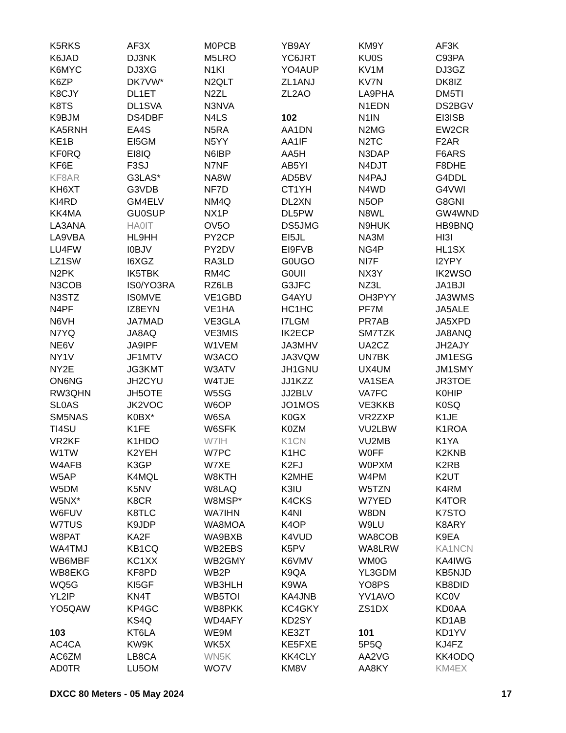K5RKS
K6JAD
K6MYC
K6ZP
K8CJY
K8TS
K9BJM
KA5RNH
KE1B
KF0RQ
KF6E
KF8AR
KH6XT
KI4RD
KK4MA
LA3ANA
LA9VBA
LU4FW
LZ1SW
N2PK
N3COB
N3STZ
N4PF
N6VH
N7YQ
NE6V
NY1V
NY2E
ON6NG
RW3QHN
SL0AS
SM5NAS
TI4SU
VR2KF
W1TW
W4AFB
W5AP
W5DM
W5NX*
W6FUV
W7TUS
W8PAT
WA4TMJ
WB6MBF
WB8EKG
WQ5G
YL2IP
YO5QAW
103
AC4CA
AC6ZM
AD0TR
AF3X
DJ3NK
DJ3XG
DK7VW*
DL1ET
DL1SVA
DS4DBF
EA4S
EI5GM
EI8IQ
F3SJ
G3LAS*
G3VDB
GM4ELV
GU0SUP
HA0IT
HL9HH
I0BJV
I6XGZ
IK5TBK
IS0/YO3RA
IS0MVE
IZ8EYN
JA7MAD
JA8AQ
JA9IPF
JF1MTV
JG3KMT
JH2CYU
JH5OTE
JK2VOC
K0BX*
K1FE
K1HDO
K2YEH
K3GP
K4MQL
K5NV
K8CR
K8TLC
K9JDP
KA2F
KB1CQ
KC1XX
KF8PD
KI5GF
KN4T
KP4GC
KS4Q
KT6LA
KW9K
LB8CA
LU5OM
M0PCB
M5LRO
N1KI
N2QLT
N2ZL
N3NVA
N4LS
N5RA
N5YY
N6IBP
N7NF
NA8W
NF7D
NM4Q
NX1P
OV5O
PY2CP
PY2DV
RA3LD
RM4C
RZ6LB
VE1GBD
VE1HA
VE3GLA
VE3MIS
W1VEM
W3ACO
W3ATV
W4TJE
W5SG
W6OP
W6SA
W6SFK
W7IH
W7PC
W7XE
W8KTH
W8LAQ
W8MSP*
WA7IHN
WA8MOA
WA9BXB
WB2EBS
WB2GMY
WB2P
WB3HLH
WB5TOI
WB8PKK
WD4AFY
WE9M
WK5X
WN5K
WO7V
YB9AY
YC6JRT
YO4AUP
ZL1ANJ
ZL2AO
102
AA1DN
AA1IF
AA5H
AB5YI
AD5BV
CT1YH
DL2XN
DL5PW
DS5JMG
EI5JL
EI9FVB
G0UGO
G0UII
G3JFC
G4AYU
HC1HC
I7LGM
IK2ECP
JA3MHV
JA3VQW
JH1GNU
JJ1KZZ
JJ2BLV
JO1MOS
K0GX
K0ZM
K1CN
K1HC
K2FJ
K2MHE
K3IU
K4CKS
K4NI
K4OP
K4VUD
K5PV
K6VMV
K9QA
K9WA
KA4JNB
KC4GKY
KD2SY
KE3ZT
KE5FXE
KK4CLY
KM8V
KM9Y
KU0S
KV1M
KV7N
LA9PHA
N1EDN
N1IN
N2MG
N2TC
N3DAP
N4DJT
N4PAJ
N4WD
N5OP
N8WL
N9HUK
NA3M
NG4P
NI7F
NX3Y
NZ3L
OH3PYY
PF7M
PR7AB
SM7TZK
UA2CZ
UN7BK
UX4UM
VA1SEA
VA7FC
VE3KKB
VR2ZXP
VU2LBW
VU2MB
W0FF
W0PXM
W4PM
W5TZN
W7YED
W8DN
W9LU
WA8COB
WA8LRW
WM0G
YL3GDM
YO8PS
YV1AVO
ZS1DX
101
5P5Q
AA2VG
AA8KY
AF3K
C93PA
DJ3GZ
DK8IZ
DM5TI
DS2BGV
EI3ISB
EW2CR
F2AR
F6ARS
F8DHE
G4DDL
G4VWI
G8GNI
GW4WND
HB9BNQ
HI3I
HL1SX
I2YPY
IK2WSO
JA1BJI
JA3WMS
JA5ALE
JA5XPD
JA8ANQ
JH2AJY
JM1ESG
JM1SMY
JR3TOE
K0HIP
K0SQ
K1JE
K1ROA
K1YA
K2KNB
K2RB
K2UT
K4RM
K4TOR
K7STO
K8ARY
K9EA
KA1NCN
KA4IWG
KB5NJD
KB8DID
KC0V
KD0AA
KD1AB
KD1YV
KJ4FZ
KK4ODQ
KM4EX
DXCC 80 Meters - 05 May 2024 17